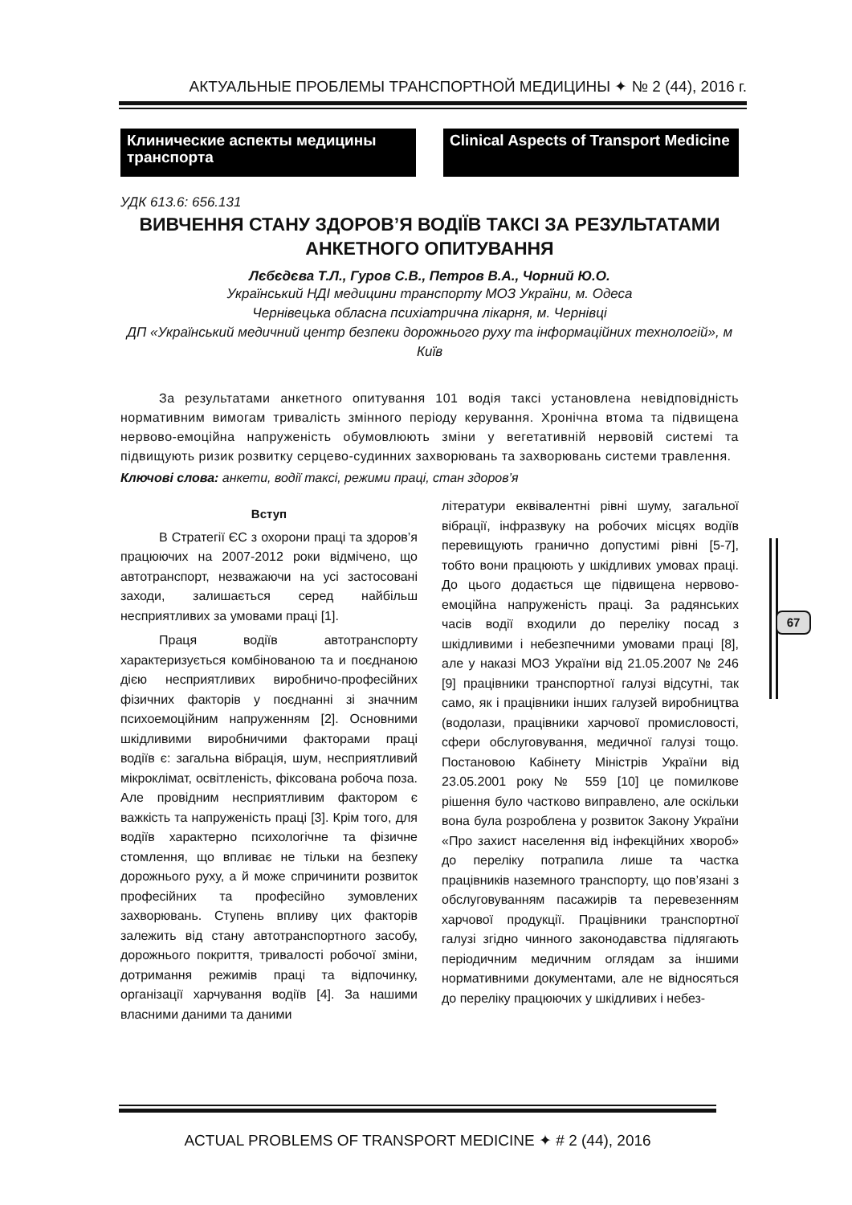АКТУАЛЬНЫЕ ПРОБЛЕМЫ ТРАНСПОРТНОЙ МЕДИЦИНЫ ✦ № 2 (44), 2016 г.
Клинические аспекты медицины транспорта
Clinical Aspects of Transport Medicine
УДК 613.6: 656.131
ВИВЧЕННЯ СТАНУ ЗДОРОВ’Я ВОДІЇВ ТАКСІ ЗА РЕЗУЛЬТАТАМИ АНКЕТНОГО ОПИТУВАННЯ
Лєбєдєва Т.Л., Гуров С.В., Петров В.А., Чорний Ю.О.
Український НДІ медицини транспорту МОЗ України, м. Одеса
Чернівецька обласна психіатрична лікарня, м. Чернівці
ДП «Український медичний центр безпеки дорожнього руху та інформаційних технологій», м Київ
За результатами анкетного опитування 101 водія таксі установлена невідповідність нормативним вимогам тривалість змінного періоду керування. Хронічна втома та підвищена нервово-емоційна напруженість обумовлюють зміни у вегетативній нервовій системі та підвищують ризик розвитку серцево-судинних захворювань та захворювань системи травлення.
Ключові слова: анкети, водії таксі, режими праці, стан здоров’я
Вступ
В Стратегії ЄС з охорони праці та здоров’я працюючих на 2007-2012 роки відмічено, що автотранспорт, незважаючи на усі застосовані заходи, залишається серед найбільш несприятливих за умовами праці [1].
Праця водіїв автотранспорту характеризується комбінованою та и поєднаною дією несприятливих виробничо-професійних фізичних факторів у поєднанні зі значним психоемоційним напруженням [2]. Основними шкідливими виробничими факторами праці водіїв є: загальна вібрація, шум, несприятливий мікроклімат, освітленість, фіксована робоча поза. Але провідним несприятливим фактором є важкість та напруженість праці [3]. Крім того, для водіїв характерно психологічне та фізичне стомлення, що впливає не тільки на безпеку дорожнього руху, а й може спричинити розвиток професійних та професійно зумовлених захворювань. Ступень впливу цих факторів залежить від стану автотранспортного засобу, дорожнього покриття, тривалості робочої зміни, дотримання режимів праці та відпочинку, організації харчування водіїв [4]. За нашими власними даними та даними
літератури еквівалентні рівні шуму, загальної вібрації, інфразвуку на робочих місцях водіїв перевищують гранично допустимі рівні [5-7], тобто вони працюють у шкідливих умовах праці. До цього додається ще підвищена нервово-емоційна напруженість праці. За радянських часів водії входили до переліку посад з шкідливими і небезпечними умовами праці [8], але у наказі МОЗ України від 21.05.2007 № 246 [9] працівники транспортної галузі відсутні, так само, як і працівники інших галузей виробництва (водолази, працівники харчової промисловості, сфери обслуговування, медичної галузі тощо. Постановою Кабінету Міністрів України від 23.05.2001 року № 559 [10] це помилкове рішення було частково виправлено, але оскільки вона була розроблена у розвиток Закону України «Про захист населення від інфекційних хвороб» до переліку потрапила лише та частка працівників наземного транспорту, що пов’язані з обслуговуванням пасажирів та перевезенням харчової продукції. Працівники транспортної галузі згідно чинного законодавства підлягають періодичним медичним оглядам за іншими нормативними документами, але не відносяться до переліку працюючих у шкідливих і небез-
67
ACTUAL PROBLEMS OF TRANSPORT MEDICINE ✦ # 2 (44), 2016